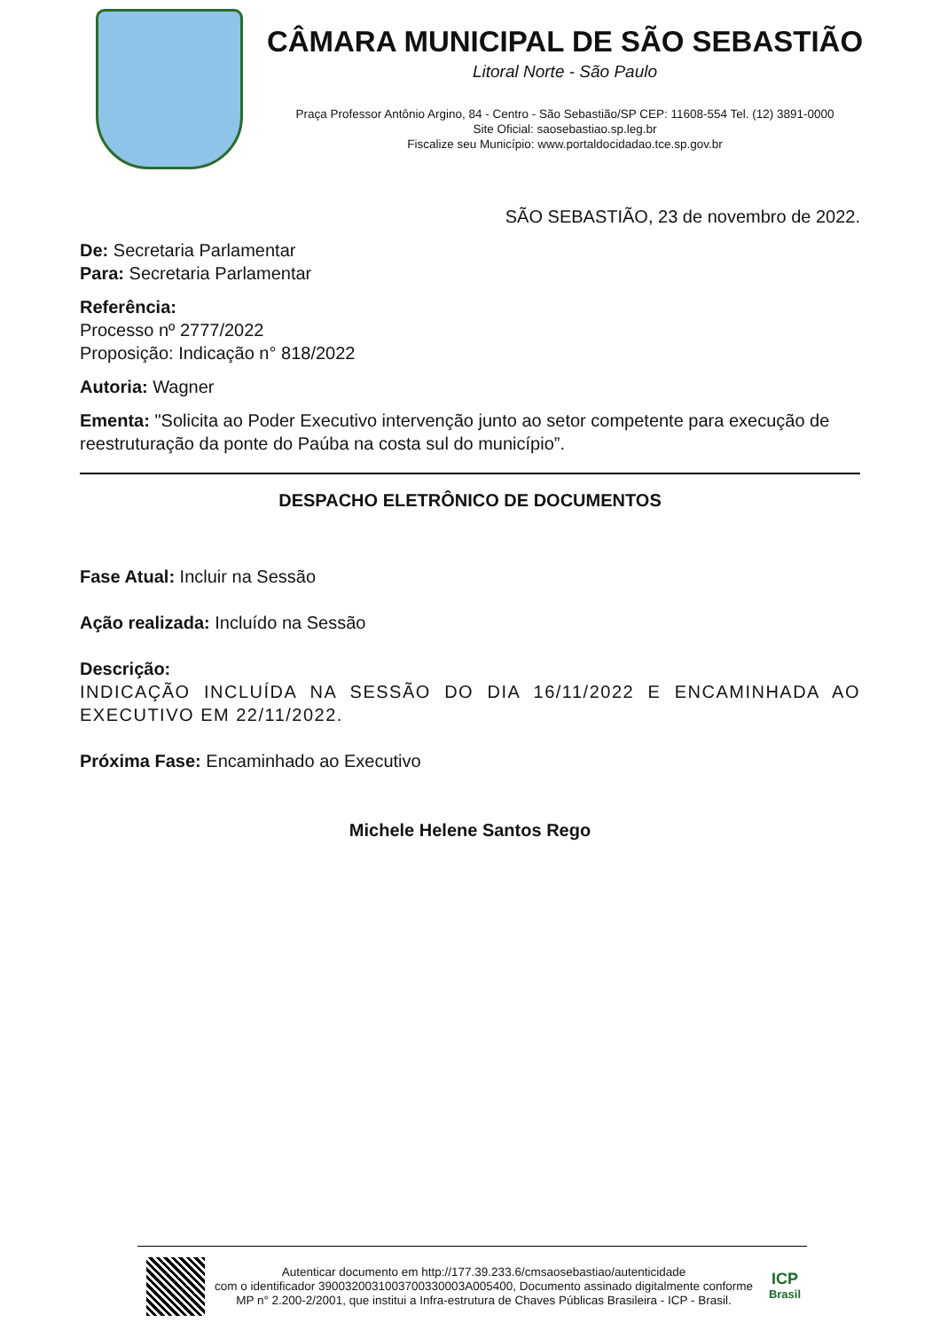CÂMARA MUNICIPAL DE SÃO SEBASTIÃO
Litoral Norte - São Paulo
Praça Professor Antônio Argino, 84 - Centro - São Sebastião/SP CEP: 11608-554 Tel. (12) 3891-0000
Site Oficial: saosebastiao.sp.leg.br
Fiscalize seu Município: www.portaldocidadao.tce.sp.gov.br
SÃO SEBASTIÃO, 23 de novembro de 2022.
De: Secretaria Parlamentar
Para: Secretaria Parlamentar
Referência:
Processo nº 2777/2022
Proposição: Indicação n° 818/2022
Autoria: Wagner
Ementa: "Solicita ao Poder Executivo intervenção junto ao setor competente para execução de reestruturação da ponte do Paúba na costa sul do município”.
DESPACHO ELETRÔNICO DE DOCUMENTOS
Fase Atual: Incluir na Sessão
Ação realizada: Incluído na Sessão
Descrição:
INDICAÇÃO INCLUÍDA NA SESSÃO DO DIA 16/11/2022 E ENCAMINHADA AO EXECUTIVO EM 22/11/2022.
Próxima Fase: Encaminhado ao Executivo
Michele Helene Santos Rego
Autenticar documento em http://177.39.233.6/cmsaosebastiao/autenticidade
com o identificador 3900320031003700330003A005400, Documento assinado digitalmente conforme MP n° 2.200-2/2001, que institui a Infra-estrutura de Chaves Públicas Brasileira - ICP - Brasil.
ICP
Brasil